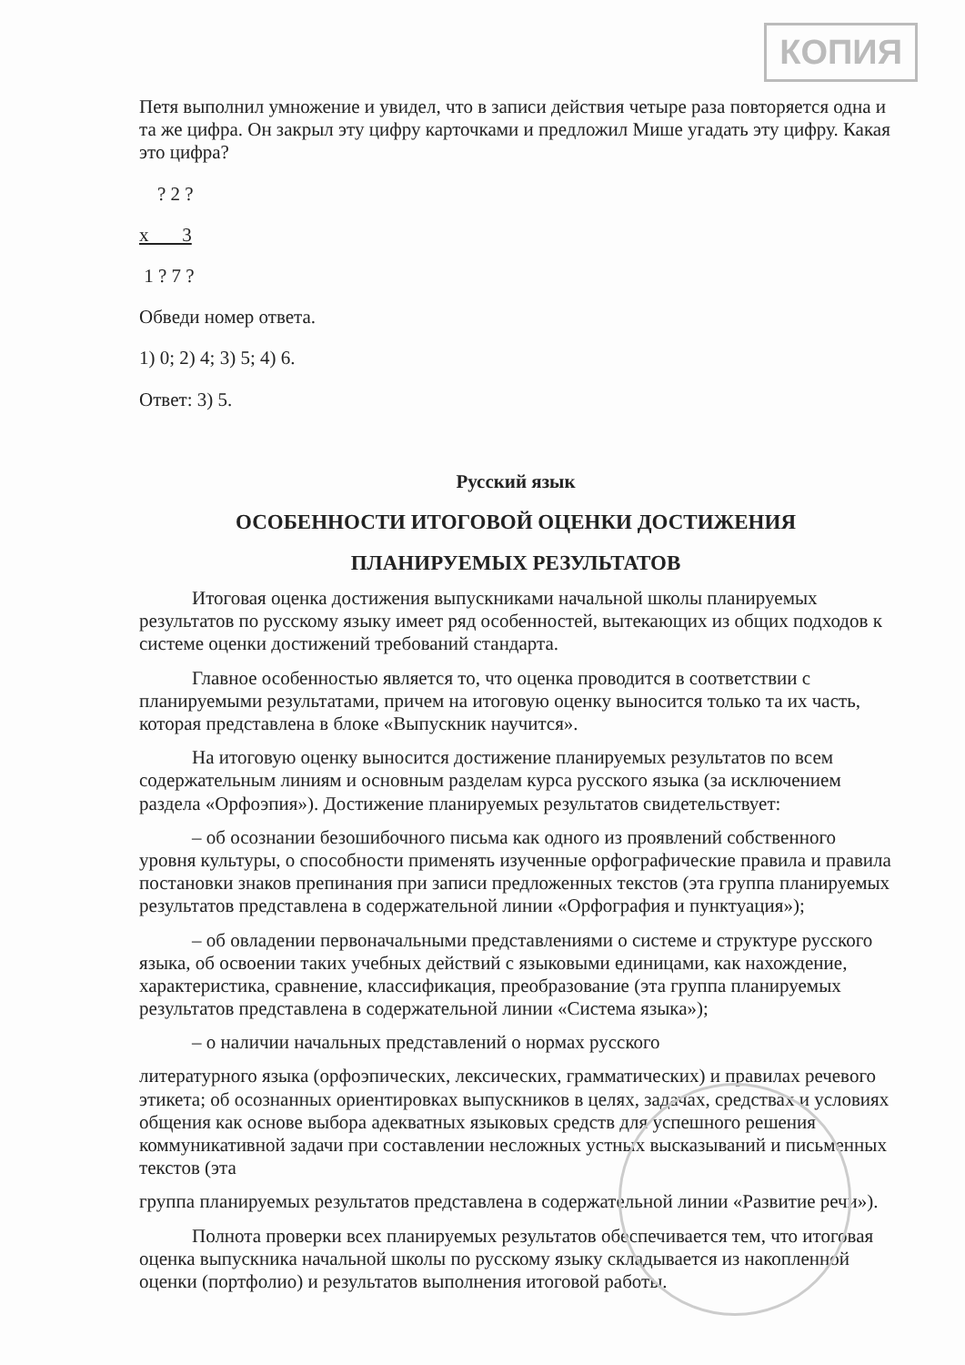КОПИЯ
Петя выполнил умножение и увидел, что в записи действия четыре раза повторяется одна и та же цифра. Он закрыл эту цифру карточками и предложил Мише угадать эту цифру. Какая это цифра?
? 2 ?
х 3
1 ? 7 ?
Обведи номер ответа.
1) 0; 2) 4; 3) 5; 4) 6.
Ответ: 3) 5.
Русский язык
ОСОБЕННОСТИ ИТОГОВОЙ ОЦЕНКИ ДОСТИЖЕНИЯ
ПЛАНИРУЕМЫХ РЕЗУЛЬТАТОВ
Итоговая оценка достижения выпускниками начальной школы планируемых результатов по русскому языку имеет ряд особенностей, вытекающих из общих подходов к системе оценки достижений требований стандарта.
Главное особенностью является то, что оценка проводится в соответствии с планируемыми результатами, причем на итоговую оценку выносится только та их часть, которая представлена в блоке «Выпускник научится».
На итоговую оценку выносится достижение планируемых результатов по всем содержательным линиям и основным разделам курса русского языка (за исключением раздела «Орфоэпия»). Достижение планируемых результатов свидетельствует:
– об осознании безошибочного письма как одного из проявлений собственного уровня культуры, о способности применять изученные орфографические правила и правила постановки знаков препинания при записи предложенных текстов (эта группа планируемых результатов представлена в содержательной линии «Орфография и пунктуация»);
– об овладении первоначальными представлениями о системе и структуре русского языка, об освоении таких учебных действий с языковыми единицами, как нахождение, характеристика, сравнение, классификация, преобразование (эта группа планируемых результатов представлена в содержательной линии «Система языка»);
– о наличии начальных представлений о нормах русского
литературного языка (орфоэпических, лексических, грамматических) и правилах речевого этикета; об осознанных ориентировках выпускников в целях, задачах, средствах и условиях общения как основе выбора адекватных языковых средств для успешного решения коммуникативной задачи при составлении несложных устных высказываний и письменных текстов (эта
группа планируемых результатов представлена в содержательной линии «Развитие речи»).
Полнота проверки всех планируемых результатов обеспечивается тем, что итоговая оценка выпускника начальной школы по русскому языку складывается из накопленной оценки (портфолио) и результатов выполнения итоговой работы.